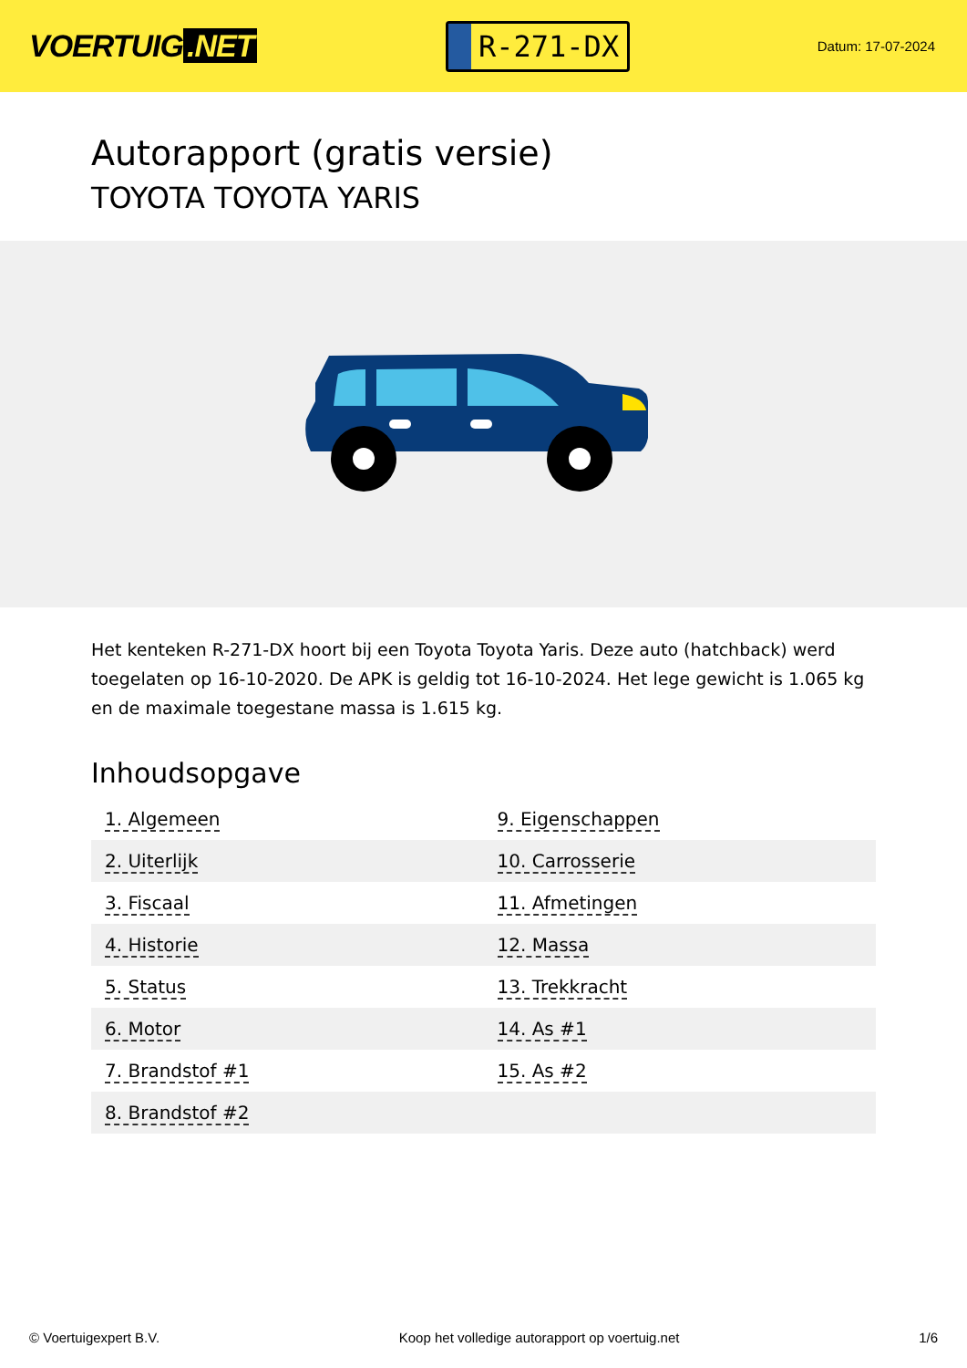VOERTUIG.NET
R-271-DX
Datum: 17-07-2024
Autorapport (gratis versie)
TOYOTA TOYOTA YARIS
Het kenteken R-271-DX hoort bij een Toyota Toyota Yaris. Deze auto (hatchback) werd toegelaten op 16-10-2020. De APK is geldig tot 16-10-2024. Het lege gewicht is 1.065 kg en de maximale toegestane massa is 1.615 kg.
Inhoudsopgave
| 1. Algemeen | 9. Eigenschappen |
| 2. Uiterlijk | 10. Carrosserie |
| 3. Fiscaal | 11. Afmetingen |
| 4. Historie | 12. Massa |
| 5. Status | 13. Trekkracht |
| 6. Motor | 14. As #1 |
| 7. Brandstof #1 | 15. As #2 |
| 8. Brandstof #2 | |
© Voertuigexpert B.V. Koop het volledige autorapport op voertuig.net 1/6